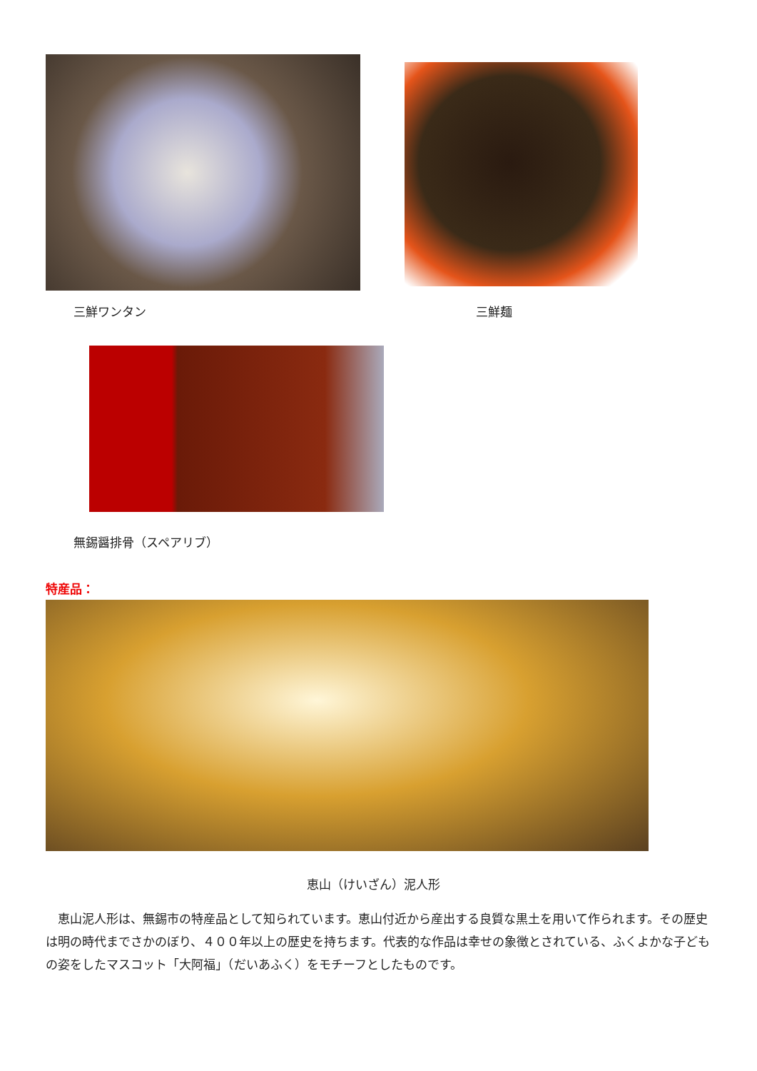三鮮ワンタン 三鮮麺
無錫醤排骨（スペアリブ）
特産品：
恵山（けいざん）泥人形
　恵山泥人形は、無錫市の特産品として知られています。恵山付近から産出する良質な黒土を用いて作られます。その歴史は明の時代までさかのぼり、４００年以上の歴史を持ちます。代表的な作品は幸せの象徴とされている、ふくよかな子どもの姿をしたマスコット「大阿福」（だいあふく）をモチーフとしたものです。